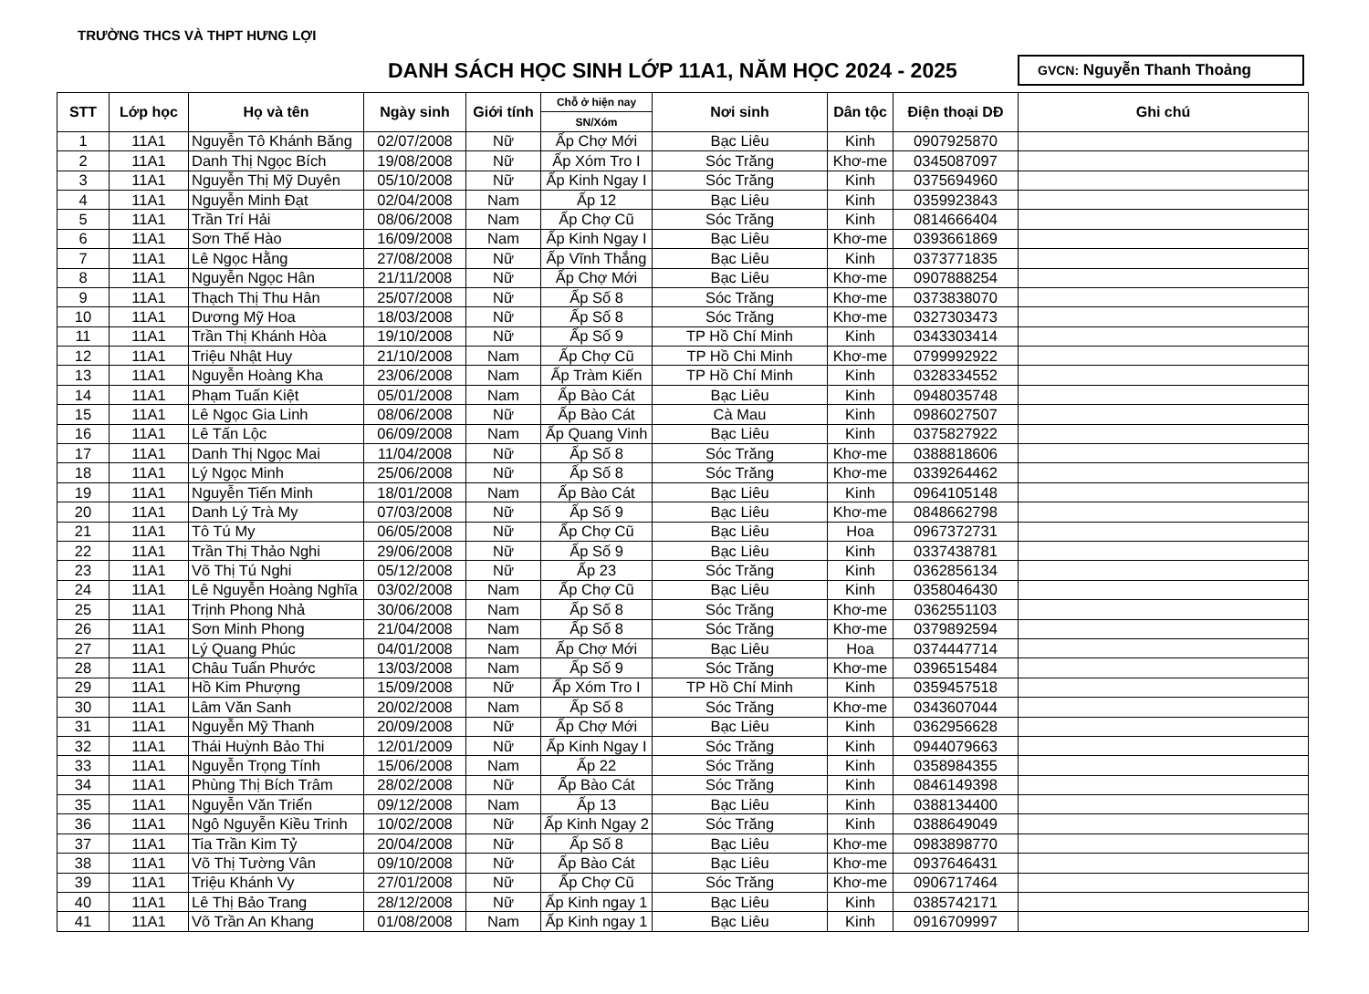TRƯỜNG THCS VÀ THPT HƯNG LỢI
DANH SÁCH HỌC SINH LỚP 11A1, NĂM HỌC 2024 - 2025
GVCN: Nguyễn Thanh Thoảng
| STT | Lớp học | Họ và tên | Ngày sinh | Giới tính | Chỗ ở hiện nay | Nơi sinh | Dân tộc | Điện thoại DĐ | Ghi chú |
| --- | --- | --- | --- | --- | --- | --- | --- | --- | --- |
| | | | | | SN/Xóm | | | | |
| 1 | 11A1 | Nguyễn Tô Khánh Băng | 02/07/2008 | Nữ | Ấp Chợ Mới | Bạc Liêu | Kinh | 0907925870 | |
| 2 | 11A1 | Danh Thị Ngọc Bích | 19/08/2008 | Nữ | Ấp Xóm Tro I | Sóc Trăng | Khơ-me | 0345087097 | |
| 3 | 11A1 | Nguyễn Thị Mỹ Duyên | 05/10/2008 | Nữ | Ấp Kinh Ngay I | Sóc Trăng | Kinh | 0375694960 | |
| 4 | 11A1 | Nguyễn Minh Đạt | 02/04/2008 | Nam | Ấp 12 | Bạc Liêu | Kinh | 0359923843 | |
| 5 | 11A1 | Trần Trí Hải | 08/06/2008 | Nam | Ấp Chợ Cũ | Sóc Trăng | Kinh | 0814666404 | |
| 6 | 11A1 | Sơn Thế Hào | 16/09/2008 | Nam | Ấp Kinh Ngay I | Bạc Liêu | Khơ-me | 0393661869 | |
| 7 | 11A1 | Lê Ngọc Hằng | 27/08/2008 | Nữ | Ấp Vĩnh Thắng | Bạc Liêu | Kinh | 0373771835 | |
| 8 | 11A1 | Nguyễn Ngọc Hân | 21/11/2008 | Nữ | Ấp Chợ Mới | Bạc Liêu | Khơ-me | 0907888254 | |
| 9 | 11A1 | Thạch Thị Thu Hân | 25/07/2008 | Nữ | Ấp Số 8 | Sóc Trăng | Khơ-me | 0373838070 | |
| 10 | 11A1 | Dương Mỹ Hoa | 18/03/2008 | Nữ | Ấp Số 8 | Sóc Trăng | Khơ-me | 0327303473 | |
| 11 | 11A1 | Trần Thị Khánh Hòa | 19/10/2008 | Nữ | Ấp Số 9 | TP Hồ Chí Minh | Kinh | 0343303414 | |
| 12 | 11A1 | Triệu Nhật Huy | 21/10/2008 | Nam | Ấp Chợ Cũ | TP Hồ Chi Minh | Khơ-me | 0799992922 | |
| 13 | 11A1 | Nguyễn Hoàng Kha | 23/06/2008 | Nam | Ấp Tràm Kiến | TP Hồ Chí Minh | Kinh | 0328334552 | |
| 14 | 11A1 | Phạm Tuấn Kiệt | 05/01/2008 | Nam | Ấp Bào Cát | Bạc Liêu | Kinh | 0948035748 | |
| 15 | 11A1 | Lê Ngọc Gia Linh | 08/06/2008 | Nữ | Ấp Bào Cát | Cà Mau | Kinh | 0986027507 | |
| 16 | 11A1 | Lê Tấn Lộc | 06/09/2008 | Nam | Ấp Quang Vinh | Bạc Liêu | Kinh | 0375827922 | |
| 17 | 11A1 | Danh Thị Ngọc Mai | 11/04/2008 | Nữ | Ấp Số 8 | Sóc Trăng | Khơ-me | 0388818606 | |
| 18 | 11A1 | Lý Ngọc Minh | 25/06/2008 | Nữ | Ấp Số 8 | Sóc Trăng | Khơ-me | 0339264462 | |
| 19 | 11A1 | Nguyễn Tiến Minh | 18/01/2008 | Nam | Ấp Bào Cát | Bạc Liêu | Kinh | 0964105148 | |
| 20 | 11A1 | Danh Lý Trà My | 07/03/2008 | Nữ | Ấp Số 9 | Bạc Liêu | Khơ-me | 0848662798 | |
| 21 | 11A1 | Tô Tú My | 06/05/2008 | Nữ | Ấp Chợ Cũ | Bạc Liêu | Hoa | 0967372731 | |
| 22 | 11A1 | Trần Thị Thảo Nghi | 29/06/2008 | Nữ | Ấp Số 9 | Bạc Liêu | Kinh | 0337438781 | |
| 23 | 11A1 | Võ Thị Tú Nghi | 05/12/2008 | Nữ | Ấp 23 | Sóc Trăng | Kinh | 0362856134 | |
| 24 | 11A1 | Lê Nguyễn Hoàng Nghĩa | 03/02/2008 | Nam | Ấp Chợ Cũ | Bạc Liêu | Kinh | 0358046430 | |
| 25 | 11A1 | Trịnh Phong Nhả | 30/06/2008 | Nam | Ấp Số 8 | Sóc Trăng | Khơ-me | 0362551103 | |
| 26 | 11A1 | Sơn Minh Phong | 21/04/2008 | Nam | Ấp Số 8 | Sóc Trăng | Khơ-me | 0379892594 | |
| 27 | 11A1 | Lý Quang Phúc | 04/01/2008 | Nam | Ấp Chợ Mới | Bạc Liêu | Hoa | 0374447714 | |
| 28 | 11A1 | Châu Tuấn Phước | 13/03/2008 | Nam | Ấp Số 9 | Sóc Trăng | Khơ-me | 0396515484 | |
| 29 | 11A1 | Hồ Kim Phượng | 15/09/2008 | Nữ | Ấp Xóm Tro I | TP Hồ Chí Minh | Kinh | 0359457518 | |
| 30 | 11A1 | Lâm Văn Sanh | 20/02/2008 | Nam | Ấp Số 8 | Sóc Trăng | Khơ-me | 0343607044 | |
| 31 | 11A1 | Nguyễn Mỹ Thanh | 20/09/2008 | Nữ | Ấp Chợ Mới | Bạc Liêu | Kinh | 0362956628 | |
| 32 | 11A1 | Thái Huỳnh Bảo Thi | 12/01/2009 | Nữ | Ấp Kinh Ngay I | Sóc Trăng | Kinh | 0944079663 | |
| 33 | 11A1 | Nguyễn Trọng Tính | 15/06/2008 | Nam | Ấp 22 | Sóc Trăng | Kinh | 0358984355 | |
| 34 | 11A1 | Phùng Thị Bích Trâm | 28/02/2008 | Nữ | Ấp Bào Cát | Sóc Trăng | Kinh | 0846149398 | |
| 35 | 11A1 | Nguyễn Văn Triển | 09/12/2008 | Nam | Ấp 13 | Bạc Liêu | Kinh | 0388134400 | |
| 36 | 11A1 | Ngô Nguyễn Kiều Trinh | 10/02/2008 | Nữ | Ấp Kinh Ngay 2 | Sóc Trăng | Kinh | 0388649049 | |
| 37 | 11A1 | Tia Trần Kim Tỷ | 20/04/2008 | Nữ | Ấp Số 8 | Bạc Liêu | Khơ-me | 0983898770 | |
| 38 | 11A1 | Võ Thị Tường Vân | 09/10/2008 | Nữ | Ấp Bào Cát | Bạc Liêu | Khơ-me | 0937646431 | |
| 39 | 11A1 | Triệu Khánh Vy | 27/01/2008 | Nữ | Ấp Chợ Cũ | Sóc Trăng | Khơ-me | 0906717464 | |
| 40 | 11A1 | Lê Thị Bảo Trang | 28/12/2008 | Nữ | Ấp Kinh ngay 1 | Bạc Liêu | Kinh | 0385742171 | |
| 41 | 11A1 | Võ Trần An Khang | 01/08/2008 | Nam | Ấp Kinh ngay 1 | Bạc Liêu | Kinh | 0916709997 | |